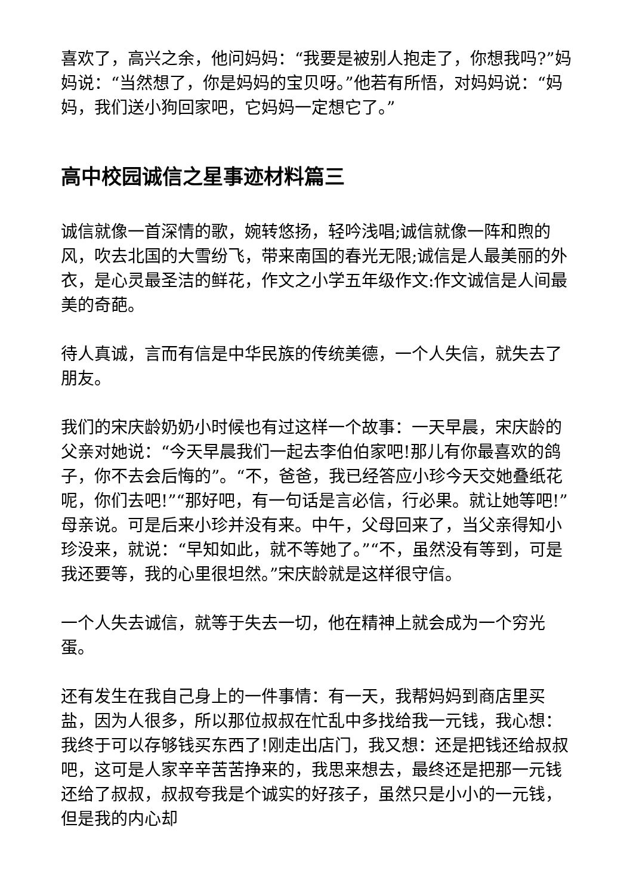喜欢了，高兴之余，他问妈妈：“我要是被别人抱走了，你想我吗?”妈妈说：“当然想了，你是妈妈的宝贝呀。”他若有所悟，对妈妈说：“妈妈，我们送小狗回家吧，它妈妈一定想它了。”
高中校园诚信之星事迹材料篇三
诚信就像一首深情的歌，婉转悠扬，轻吟浅唱;诚信就像一阵和煦的风，吹去北国的大雪纷飞，带来南国的春光无限;诚信是人最美丽的外衣，是心灵最圣洁的鲜花，作文之小学五年级作文:作文诚信是人间最美的奇葩。
待人真诚，言而有信是中华民族的传统美德，一个人失信，就失去了朋友。
我们的宋庆龄奶奶小时候也有过这样一个故事：一天早晨，宋庆龄的父亲对她说：“今天早晨我们一起去李伯伯家吧!那儿有你最喜欢的鸽子，你不去会后悔的”。“不，爸爸，我已经答应小珍今天交她叠纸花呢，你们去吧!”“那好吧，有一句话是言必信，行必果。就让她等吧!”母亲说。可是后来小珍并没有来。中午，父母回来了，当父亲得知小珍没来，就说：“早知如此，就不等她了。”“不，虽然没有等到，可是我还要等，我的心里很坦然。”宋庆龄就是这样很守信。
一个人失去诚信，就等于失去一切，他在精神上就会成为一个穷光蛋。
还有发生在我自己身上的一件事情：有一天，我帮妈妈到商店里买盐，因为人很多，所以那位叔叔在忙乱中多找给我一元钱，我心想：我终于可以存够钱买东西了!刚走出店门，我又想：还是把钱还给叔叔吧，这可是人家辛辛苦苦挣来的，我思来想去，最终还是把那一元钱还给了叔叔，叔叔夸我是个诚实的好孩子，虽然只是小小的一元钱，但是我的内心却